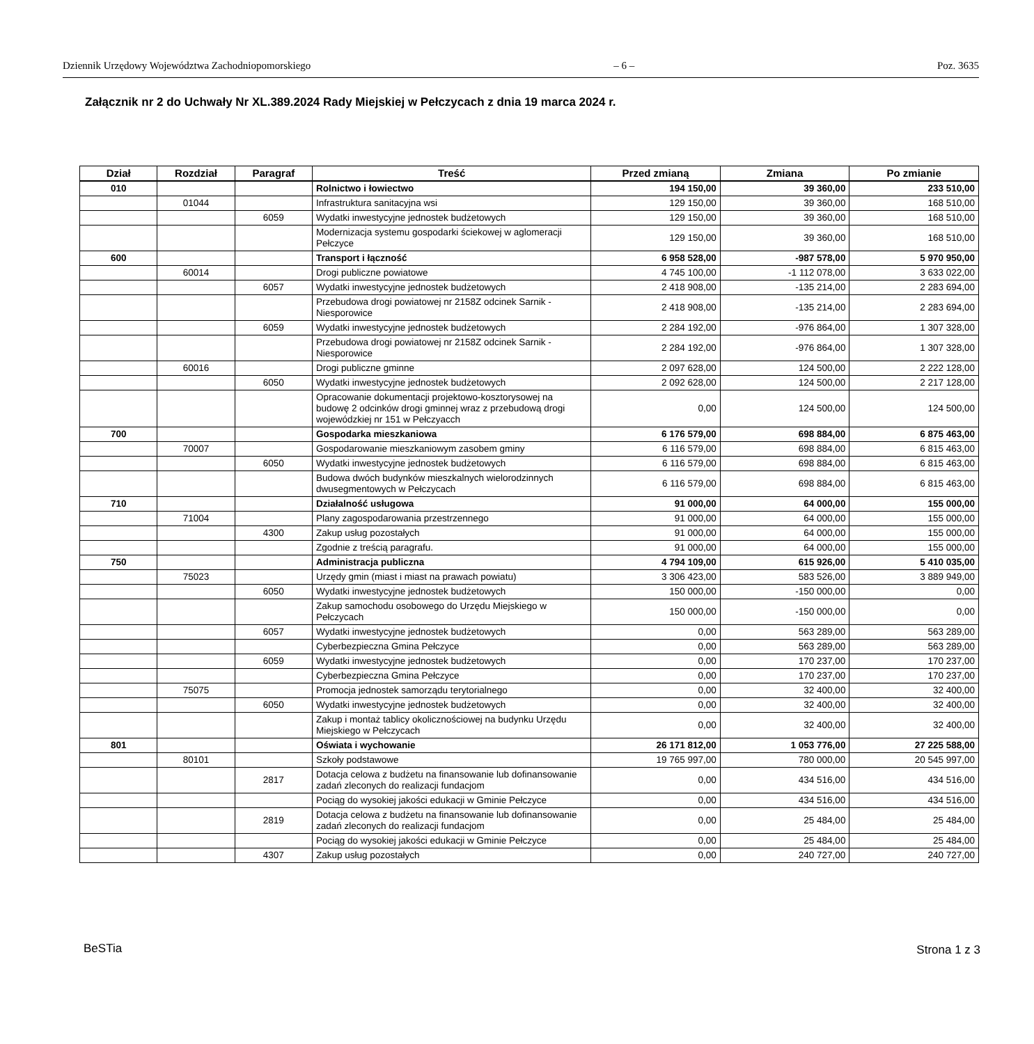Dziennik Urzędowy Województwa Zachodniopomorskiego – 6 – Poz. 3635
Załącznik nr 2 do Uchwały Nr XL.389.2024 Rady Miejskiej w Pełczycach z dnia 19 marca 2024 r.
| Dział | Rozdział | Paragraf | Treść | Przed zmianą | Zmiana | Po zmianie |
| --- | --- | --- | --- | --- | --- | --- |
| 010 | | | Rolnictwo i łowiectwo | 194 150,00 | 39 360,00 | 233 510,00 |
| | 01044 | | Infrastruktura sanitacyjna wsi | 129 150,00 | 39 360,00 | 168 510,00 |
| | | 6059 | Wydatki inwestycyjne jednostek budżetowych | 129 150,00 | 39 360,00 | 168 510,00 |
| | | | Modernizacja systemu gospodarki ściekowej w aglomeracji Pełczyce | 129 150,00 | 39 360,00 | 168 510,00 |
| 600 | | | Transport i łączność | 6 958 528,00 | -987 578,00 | 5 970 950,00 |
| | 60014 | | Drogi publiczne powiatowe | 4 745 100,00 | -1 112 078,00 | 3 633 022,00 |
| | | 6057 | Wydatki inwestycyjne jednostek budżetowych | 2 418 908,00 | -135 214,00 | 2 283 694,00 |
| | | | Przebudowa drogi powiatowej nr 2158Z odcinek Sarnik - Niesporowice | 2 418 908,00 | -135 214,00 | 2 283 694,00 |
| | | 6059 | Wydatki inwestycyjne jednostek budżetowych | 2 284 192,00 | -976 864,00 | 1 307 328,00 |
| | | | Przebudowa drogi powiatowej nr 2158Z odcinek Sarnik - Niesporowice | 2 284 192,00 | -976 864,00 | 1 307 328,00 |
| | 60016 | | Drogi publiczne gminne | 2 097 628,00 | 124 500,00 | 2 222 128,00 |
| | | 6050 | Wydatki inwestycyjne jednostek budżetowych | 2 092 628,00 | 124 500,00 | 2 217 128,00 |
| | | | Opracowanie dokumentacji projektowo-kosztorysowej na budowę 2 odcinków drogi gminnej wraz z przebudową drogi wojewódzkiej nr 151 w Pełczyacch | 0,00 | 124 500,00 | 124 500,00 |
| 700 | | | Gospodarka mieszkaniowa | 6 176 579,00 | 698 884,00 | 6 875 463,00 |
| | 70007 | | Gospodarowanie mieszkaniowym zasobem gminy | 6 116 579,00 | 698 884,00 | 6 815 463,00 |
| | | 6050 | Wydatki inwestycyjne jednostek budżetowych | 6 116 579,00 | 698 884,00 | 6 815 463,00 |
| | | | Budowa dwóch budynków mieszkalnych wielorodzinnych dwusegmentowych w Pełczycach | 6 116 579,00 | 698 884,00 | 6 815 463,00 |
| 710 | | | Działalność usługowa | 91 000,00 | 64 000,00 | 155 000,00 |
| | 71004 | | Plany zagospodarowania przestrzennego | 91 000,00 | 64 000,00 | 155 000,00 |
| | | 4300 | Zakup usług pozostałych | 91 000,00 | 64 000,00 | 155 000,00 |
| | | | Zgodnie z treścią paragrafu. | 91 000,00 | 64 000,00 | 155 000,00 |
| 750 | | | Administracja publiczna | 4 794 109,00 | 615 926,00 | 5 410 035,00 |
| | 75023 | | Urzędy gmin (miast i miast na prawach powiatu) | 3 306 423,00 | 583 526,00 | 3 889 949,00 |
| | | 6050 | Wydatki inwestycyjne jednostek budżetowych | 150 000,00 | -150 000,00 | 0,00 |
| | | | Zakup samochodu osobowego do Urzędu Miejskiego w Pełczycach | 150 000,00 | -150 000,00 | 0,00 |
| | | 6057 | Wydatki inwestycyjne jednostek budżetowych | 0,00 | 563 289,00 | 563 289,00 |
| | | | Cyberbezpieczna Gmina Pełczyce | 0,00 | 563 289,00 | 563 289,00 |
| | | 6059 | Wydatki inwestycyjne jednostek budżetowych | 0,00 | 170 237,00 | 170 237,00 |
| | | | Cyberbezpieczna Gmina Pełczyce | 0,00 | 170 237,00 | 170 237,00 |
| | 75075 | | Promocja jednostek samorządu terytorialnego | 0,00 | 32 400,00 | 32 400,00 |
| | | 6050 | Wydatki inwestycyjne jednostek budżetowych | 0,00 | 32 400,00 | 32 400,00 |
| | | | Zakup i montaż tablicy okolicznościowej na budynku Urzędu Miejskiego w Pełczycach | 0,00 | 32 400,00 | 32 400,00 |
| 801 | | | Oświata i wychowanie | 26 171 812,00 | 1 053 776,00 | 27 225 588,00 |
| | 80101 | | Szkoły podstawowe | 19 765 997,00 | 780 000,00 | 20 545 997,00 |
| | | 2817 | Dotacja celowa z budżetu na finansowanie lub dofinansowanie zadań zleconych do realizacji fundacjom | 0,00 | 434 516,00 | 434 516,00 |
| | | | Pociąg do wysokiej jakości edukacji w Gminie Pełczyce | 0,00 | 434 516,00 | 434 516,00 |
| | | 2819 | Dotacja celowa z budżetu na finansowanie lub dofinansowanie zadań zleconych do realizacji fundacjom | 0,00 | 25 484,00 | 25 484,00 |
| | | | Pociąg do wysokiej jakości edukacji w Gminie Pełczyce | 0,00 | 25 484,00 | 25 484,00 |
| | | 4307 | Zakup usług pozostałych | 0,00 | 240 727,00 | 240 727,00 |
BeSTia Strona 1 z 3